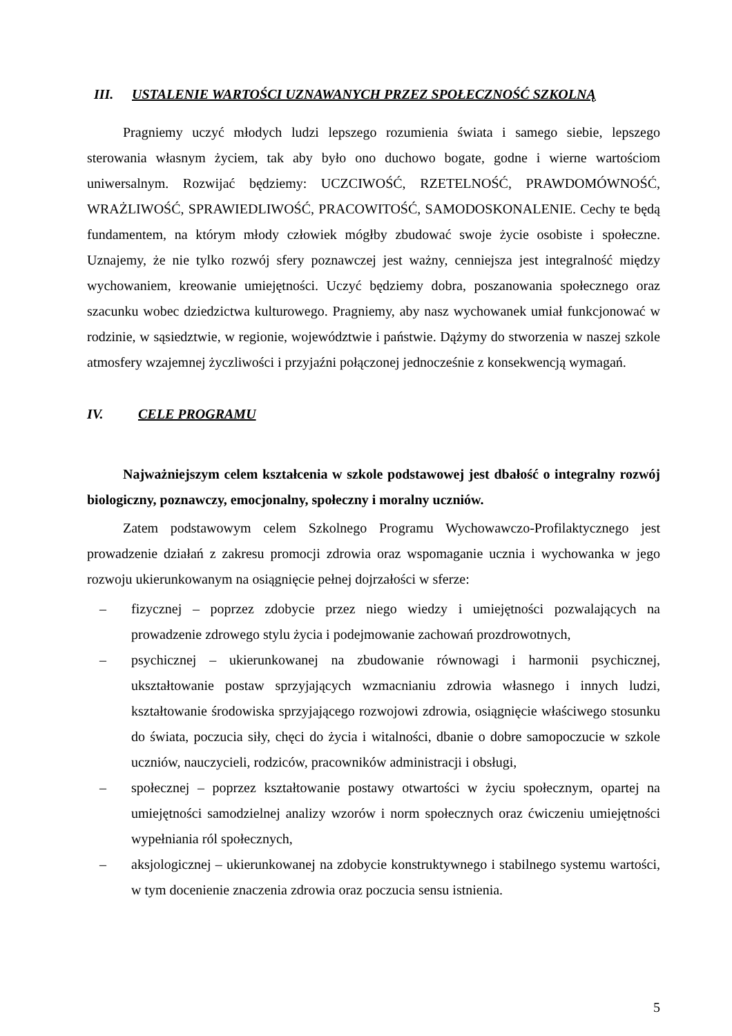III. USTALENIE WARTOŚCI UZNAWANYCH PRZEZ SPOŁECZNOŚĆ SZKOLNĄ
Pragniemy uczyć młodych ludzi lepszego rozumienia świata i samego siebie, lepszego sterowania własnym życiem, tak aby było ono duchowo bogate, godne i wierne wartościom uniwersalnym. Rozwijać będziemy: UCZCIWOŚĆ, RZETELNOŚĆ, PRAWDOMÓWNOŚĆ, WRAŻLIWOŚĆ, SPRAWIEDLIWOŚĆ, PRACOWITOŚĆ, SAMODOSKONALENIE. Cechy te będą fundamentem, na którym młody człowiek mógłby zbudować swoje życie osobiste i społeczne. Uznajemy, że nie tylko rozwój sfery poznawczej jest ważny, cenniejsza jest integralność między wychowaniem, kreowanie umiejętności. Uczyć będziemy dobra, poszanowania społecznego oraz szacunku wobec dziedzictwa kulturowego. Pragniemy, aby nasz wychowanek umiał funkcjonować w rodzinie, w sąsiedztwie, w regionie, województwie i państwie. Dążymy do stworzenia w naszej szkole atmosfery wzajemnej życzliwości i przyjaźni połączonej jednocześnie z konsekwencją wymagań.
IV. CELE PROGRAMU
Najważniejszym celem kształcenia w szkole podstawowej jest dbałość o integralny rozwój biologiczny, poznawczy, emocjonalny, społeczny i moralny uczniów.
Zatem podstawowym celem Szkolnego Programu Wychowawczo-Profilaktycznego jest prowadzenie działań z zakresu promocji zdrowia oraz wspomaganie ucznia i wychowanka w jego rozwoju ukierunkowanym na osiągnięcie pełnej dojrzałości w sferze:
– fizycznej – poprzez zdobycie przez niego wiedzy i umiejętności pozwalających na prowadzenie zdrowego stylu życia i podejmowanie zachowań prozdrowotnych,
– psychicznej – ukierunkowanej na zbudowanie równowagi i harmonii psychicznej, ukształtowanie postaw sprzyjających wzmacnianiu zdrowia własnego i innych ludzi, kształtowanie środowiska sprzyjającego rozwojowi zdrowia, osiągnięcie właściwego stosunku do świata, poczucia siły, chęci do życia i witalności, dbanie o dobre samopoczucie w szkole uczniów, nauczycieli, rodziców, pracowników administracji i obsługi,
– społecznej – poprzez kształtowanie postawy otwartości w życiu społecznym, opartej na umiejętności samodzielnej analizy wzorów i norm społecznych oraz ćwiczeniu umiejętności wypełniania ról społecznych,
– aksjologicznej – ukierunkowanej na zdobycie konstruktywnego i stabilnego systemu wartości, w tym docenienie znaczenia zdrowia oraz poczucia sensu istnienia.
5